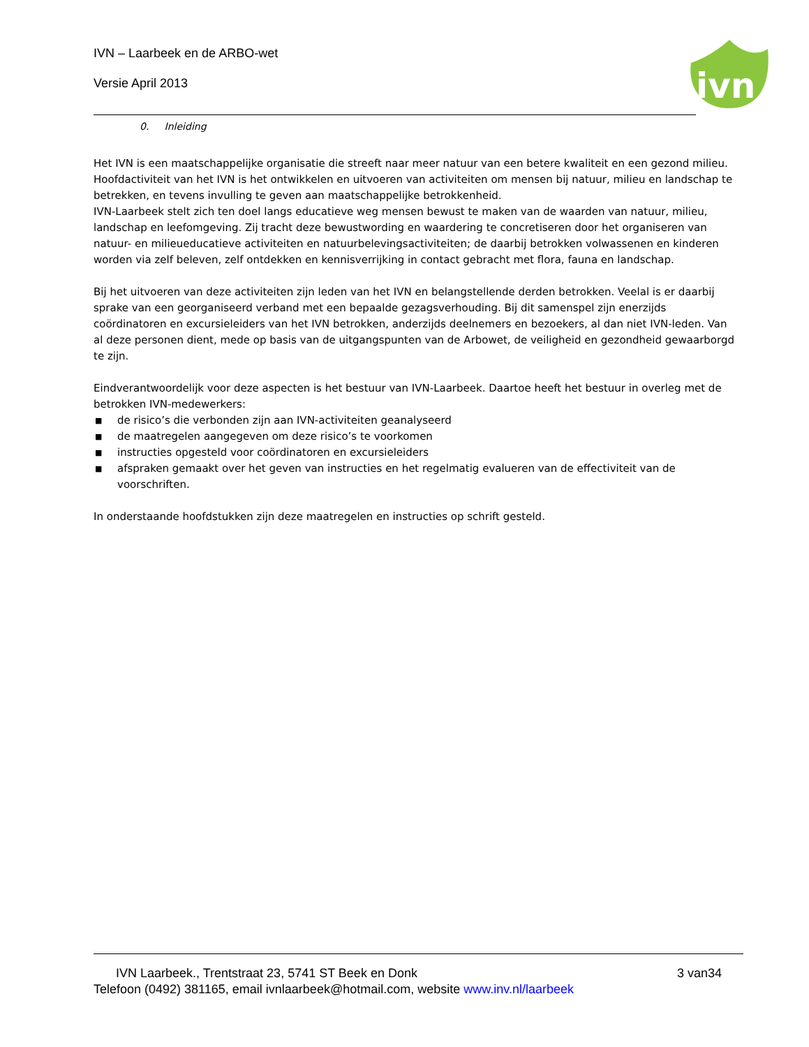IVN – Laarbeek en de ARBO-wet
Versie April 2013
ivn
0. Inleiding
Het IVN is een maatschappelijke organisatie die streeft naar meer natuur van een betere kwaliteit en een gezond milieu. Hoofdactiviteit van het IVN is het ontwikkelen en uitvoeren van activiteiten om mensen bij natuur, milieu en landschap te betrekken, en tevens invulling te geven aan maatschappelijke betrokkenheid.
IVN-Laarbeek stelt zich ten doel langs educatieve weg mensen bewust te maken van de waarden van natuur, milieu, landschap en leefomgeving. Zij tracht deze bewustwording en waardering te concretiseren door het organiseren van natuur- en milieueducatieve activiteiten en natuurbelevingsactiviteiten; de daarbij betrokken volwassenen en kinderen worden via zelf beleven, zelf ontdekken en kennisverrijking in contact gebracht met flora, fauna en landschap.
Bij het uitvoeren van deze activiteiten zijn leden van het IVN en belangstellende derden betrokken. Veelal is er daarbij sprake van een georganiseerd verband met een bepaalde gezagsverhouding. Bij dit samenspel zijn enerzijds coördinatoren en excursieleiders van het IVN betrokken, anderzijds deelnemers en bezoekers, al dan niet IVN-leden. Van al deze personen dient, mede op basis van de uitgangspunten van de Arbowet, de veiligheid en gezondheid gewaarborgd te zijn.
Eindverantwoordelijk voor deze aspecten is het bestuur van IVN-Laarbeek. Daartoe heeft het bestuur in overleg met de betrokken IVN-medewerkers:
■ de risico’s die verbonden zijn aan IVN-activiteiten geanalyseerd
■ de maatregelen aangegeven om deze risico’s te voorkomen
■ instructies opgesteld voor coördinatoren en excursieleiders
■ afspraken gemaakt over het geven van instructies en het regelmatig evalueren van de effectiviteit van de voorschriften.
In onderstaande hoofdstukken zijn deze maatregelen en instructies op schrift gesteld.
IVN Laarbeek., Trentstraat 23, 5741 ST Beek en Donk 3 van34
Telefoon (0492) 381165, email ivnlaarbeek@hotmail.com, website www.inv.nl/laarbeek